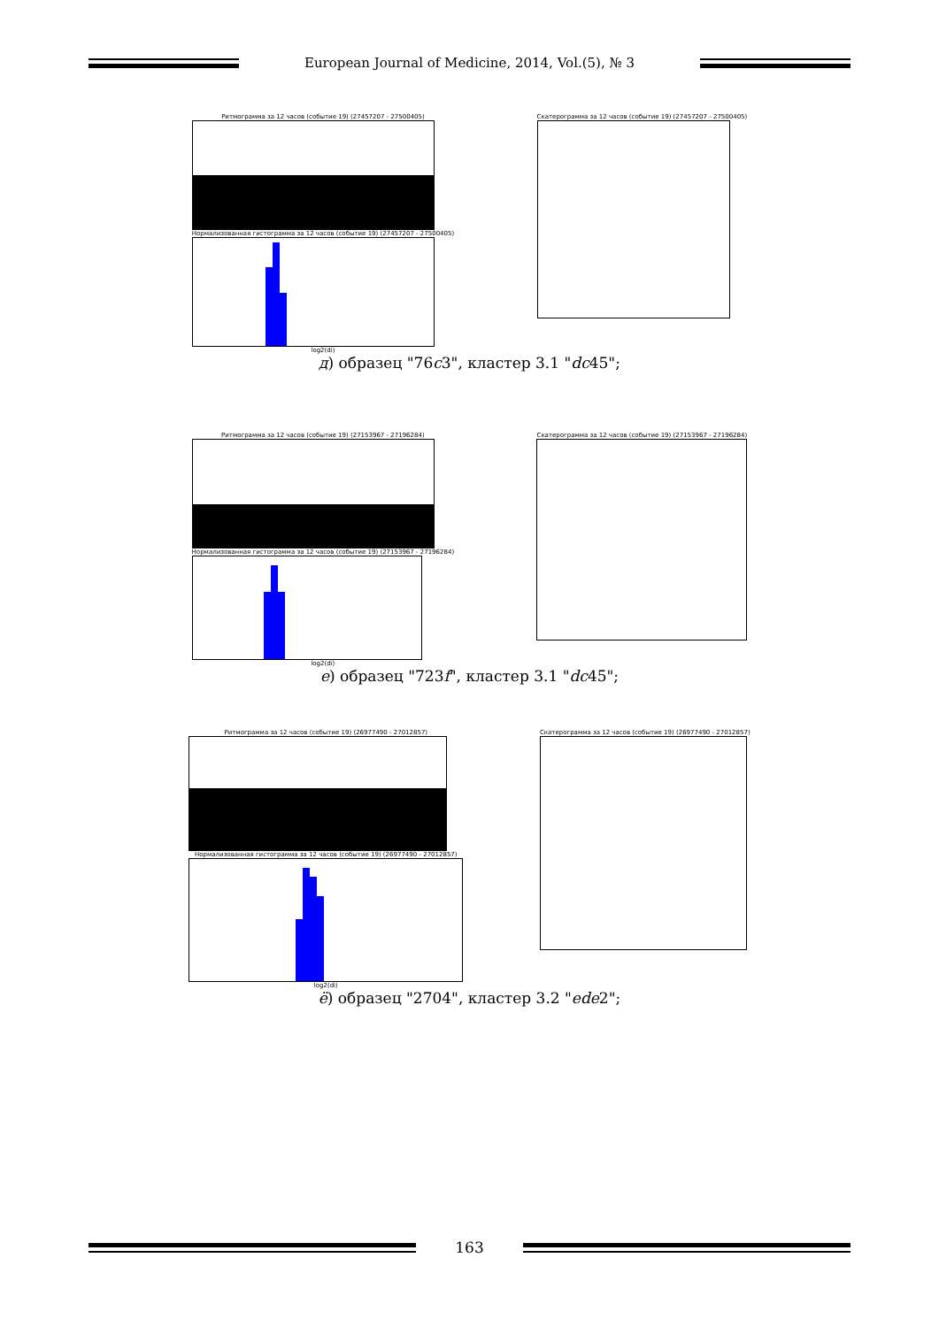European Journal of Medicine, 2014, Vol.(5), № 3
Ритмограмма за 12 часов (событие 19) (27457207 - 27500405)
Нормализованная гистограмма за 12 часов (событие 19) (27457207 - 27500405)
log2(di)
Скатерограмма за 12 часов (событие 19) (27457207 - 27500405)
д) образец "76c3", кластер 3.1 "dc45";
Ритмограмма за 12 часов (событие 19) (27153967 - 27196284)
Нормализованная гистограмма за 12 часов (событие 19) (27153967 - 27196284)
log2(di)
Скатерограмма за 12 часов (событие 19) (27153967 - 27196284)
е) образец "723f", кластер 3.1 "dc45";
Ритмограмма за 12 часов (событие 19) (26977490 - 27012857)
Нормализованная гистограмма за 12 часов (событие 19) (26977490 - 27012857)
log2(di)
Скатерограмма за 12 часов (событие 19) (26977490 - 27012857)
ё) образец "2704", кластер 3.2 "ede2";
163